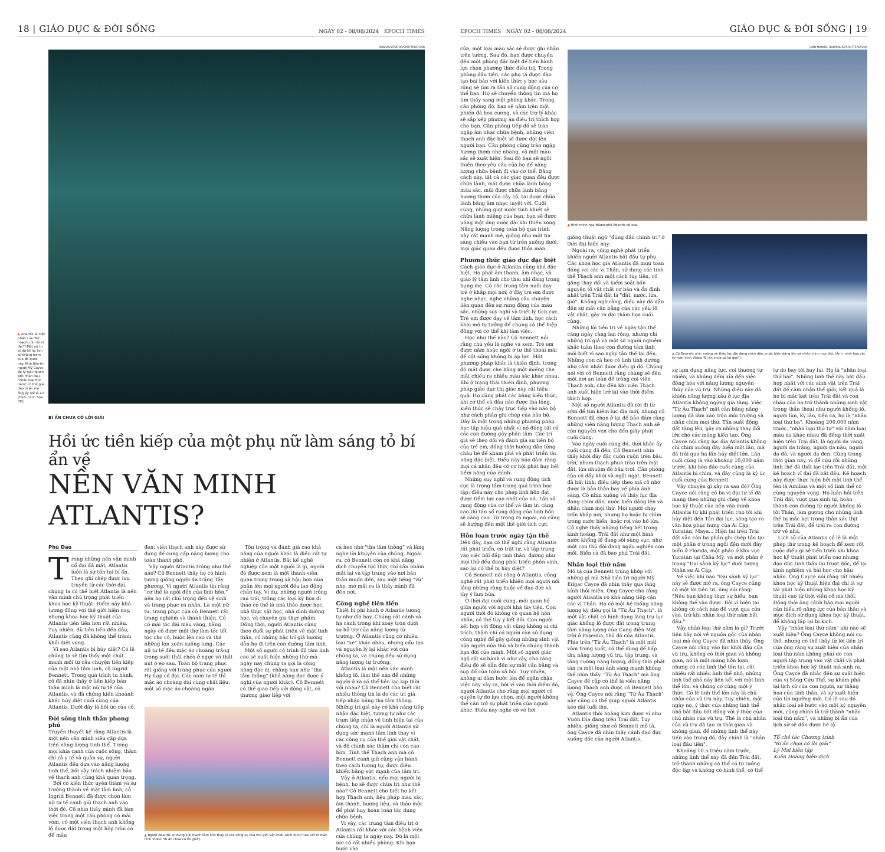18 | GIÁO DỤC & ĐỜI SỐNG NGÀY 02 - 08/08/2024 EPOCH TIMES
▶ Atlantis là một phần của "Kế hoạch cứu rỗi vĩ đại"? Một nữ tư tế đã kể lại lịch sử thăng trầm của đế quốc này. Nhà tiên tri người Mỹ Cayce đã lý giải nguồn gốc nhân loại, "nhân loại thứ năm" có thể giải đáp bí ẩn mà ông ấy nói là ai? (Hình minh họa 3D).
BKKILLUSTRATOR/SHUTTERSTOCK
BÍ ẨN CHƯA CÓ LỜI GIẢI
Hồi ức tiền kiếp của một phụ nữ làm sáng tỏ bí ẩn về
NỀN VĂN MINH ATLANTIS?
Phù Dao
Trong những nền văn minh cổ đại đã mất, Atlantis luôn là sự tồn tại bí ẩn. Theo ghi chép được lưu truyền từ các thời đại, chúng ta có thể biết Atlantis là nền văn minh chú trọng phát triển khoa học kỹ thuật. Điểm này khá tương đồng với thế giới hiện nay, nhưng khoa học kỹ thuật của Atlantis tiên tiến hơn rất nhiều. Tuy nhiên, dù tiên tiến đến đâu, Atlantis cũng đã không thể tránh khỏi diệt vong.
Vì sao Atlantis bị hủy diệt? Có lẽ chúng ta sẽ tìm thấy một chút manh mối từ câu chuyện tiền kiếp của một nhà tâm linh, cô Ingrid Bennett. Trong quá trình tu hành, cô đã nhìn thấy ở tiền kiếp bản thân mình là một nữ tư tế của Atlantis, và đã chứng kiến khoảnh khắc hủy diệt cuối cùng của Atlantis. Dưới đây là hồi ức của cô.
Đời sống tinh thần phong phú
Truyền thuyết kể rằng Atlantis là một nền văn minh siêu cấp dựa trên năng lượng tinh thể. Trong mọi khía cạnh của cuộc sống, thậm chí cả y tế và quân sự, người Atlantis đều dựa vào năng lượng tinh thể, bởi vậy trách nhiệm bảo vệ thạch anh cũng khá quan trọng.
Bởi có kiến thức uyên thâm và sự trưởng thành về mặt tâm linh, cô Ingrid Bennett đã được chọn làm nữ tư tế canh giữ thạch anh vào thời đó. Cô nhìn thấy mình đã làm việc trong một căn phòng có mái vòm, có một viên thạch anh khổng lồ được đặt trong một hộp tròn có để màu
đen; viên thạch anh này được sử dụng để cung cấp năng lượng cho toàn thành phố.
Vậy người Atlantis trông như thế nào? Cô Bennett thấy họ có hình tượng giống người da trắng Tây phương. Vì người Atlantis tin rằng "cơ thể là ngôi đền của linh hồn," nên họ rất chú trọng đến vệ sinh và trang phục cá nhân. Là một nữ tu, trang phục của cô Bennett rất trang nghiêm và thánh thiện. Cô có mái tóc dài màu vàng, hằng ngày cô được một thợ làm tóc tết tóc cho cô, buộc lên cao và thả những lọn xoăn xuống lưng. Các nữ tư tế đều mặc áo choàng trắng trong suốt thắt chéo ở ngực và thắt nút ở eo sau. Toàn bộ trang phục rất giống với trang phục của người Hy Lạp cổ đại. Các nam tư tế thì mặc áo choàng dài cùng chất liệu, một số mặc áo choàng ngắn.
Tôn trọng và đánh giá cao khả năng của người khác là điều rất tự nhiên ở Atlantis. Bất kể nghề nghiệp của một người là gì, người đó được xem là một thành viên quan trọng trong xã hội; hơn nữa phần lớn mọi người đều lao động chân tay. Ví dụ, những người trồng rau trái, trồng các loại kỳ hoa dị thảo có thể là nhà thảo dược học, nhà thực vật học, nhà dinh dưỡng học, và chuyên gia thực phẩm. Đồng thời, người Atlantis cũng theo đuổi sự phát triển về mặt tinh thần, có những bậc trí giả hướng dẫn họ đi trên con đường tâm linh.
Một số người có trình độ tâm linh cao sẽ xuất hiện những thứ mà ngày nay chúng ta gọi là công năng đặc dị, chẳng hạn như "tha tâm thông" (khả năng đọc được ý nghĩ của người khác). Cô Bennett có thể giao tiếp với động vật, cô thường giao tiếp với
▲ Người Atlantis sử dụng sức mạnh tâm linh thay vì các công cụ của thế giới vật chất. (Ảnh minh họa cắt từ màn hình Video "Bí ẩn chưa có lời giải").
cá heo nhờ "tha tâm thông" và lắng nghe lời khuyên của chúng. Ngoài ra, cô Bennett còn có khả năng dịch chuyển tức thời, chỉ cần nhắm mắt lại và tập trung vào nơi bản thân muốn đến, sau một tiếng "vù" nhẹ, mở mắt ra là thấy mình đã đến nơi.
Công nghệ tiên tiến
Thiết bị phi hành ở Atlantis tương tự như đĩa bay. Chúng cất cánh và hạ cánh trong khi xoay tròn dưới sự hỗ trợ của năng lượng từ trường. Ở Atlantis cũng có nhiều loại "xe" khác nhau, nhưng cấu tạo và nguyên lý lại khác với của chúng ta, và chúng đều sử dụng năng lượng từ trường.
Atlantis là một nền văn minh khổng lồ, làm thế nào để những người ở xa có thể liên lạc kịp thời với nhau? Cô Bennett cho biết rất nhiều thông tin là do các trí giả tiếp nhận bằng tha tâm thông. Những trí giả này có khả năng tiếp nhận đặc biệt, tương tự như các trạm tiếp nhận vệ tinh hiện tại của chúng ta, chỉ là người Atlantis sử dụng sức mạnh tâm linh thay vì các công cụ của thế giới vật chất, và độ chính xác thậm chí còn cao hơn. Tinh thể Thạch anh mà cô Bennett canh giữ cũng vận hành theo cách tương tự, được điều khiển bằng sức mạnh của tâm trí.
Vậy ở Atlantis, nếu mọi người bị bệnh, họ sẽ được chữa trị như thế nào? Cô Bennett cho biết họ kết hợp Thạch anh, liệu pháp màu sắc, âm thanh, hương liệu, và thảo mộc để phát huy hoàn toàn tác dụng chữa bệnh.
Vì vậy, các trung tâm điều trị ở Atlantis rất khác với các bệnh viện của chúng ta ngày nay. Đó là một nơi có rất nhiều phòng. Khi bạn bước vào
EPOCH TIMES NGÀY 02 - 08/08/2024 GIÁO DỤC & ĐỜI SỐNG | 19
cửa, một loại màu sắc sẽ được ghi nhận trên tường. Sau đó, bạn được chuyển đến một phòng đặc biệt để tiến hành lựa chọn phương thức điều trị. Trong phòng đầu tiên, các phụ tá được đào tạo bài bản với kiến thức y học sâu rộng sẽ tìm ra tần số rung động của cơ thể bạn. Họ sẽ chuyển thông tin mà họ tìm thấy sang một phòng khác. Trong căn phòng đó, bạn sẽ nằm trên một phiến đá hoa cương, và các trợ lý khác sẽ sắp xếp phương án điều trị thích hợp cho bạn. Căn phòng tiếp đó sẽ tràn ngập âm nhạc chữa bệnh, những viên thạch anh đặc biệt sẽ được đặt lên người bạn. Căn phòng cũng tràn ngập hương thơm nhẹ nhàng, và một màu sắc sẽ xuất hiện. Sau đó bạn sẽ ngồi thiền theo yêu cầu của họ để năng lượng chữa bệnh đi vào cơ thể. Bằng cách này, tất cả các giác quan đều được chữa lành, mắt được chữa lành bằng màu sắc, mũi được chữa lành bằng hương thơm của cây cỏ, tai được chữa lành bằng âm nhạc tuyệt vời. Cuối cùng, những giọt nước tinh khiết sẽ chữa lành miệng của bạn; bạn sẽ được uống một ống nước dài khi thiền xong. Năng lượng trong toàn bộ quá trình này rất mạnh mẽ, giống như một tia sáng chiếu vào bạn từ trên xuống dưới, mọi giác quan đều được thỏa mãn.
Phương thức giáo dục đặc biệt
Cách giáo dục ở Atlantis cũng khá đặc biệt. Họ phát âm thanh, âm nhạc, và giáo lý tâm linh cho thai nhi đang trong bụng mẹ. Có các trung tâm nuôi dạy trẻ ở khắp mọi nơi; ở đây trẻ em được nghe nhạc, nghe những câu chuyện liên quan đến sự rung động của màu sắc, những suy nghĩ và triết lý tích cực. Trẻ em được dạy về tâm linh, học cách khai mở tư tưởng để chúng có thể hiệp đồng với cơ thể khi làm việc.
Học như thế nào? Cô Bennett nói rằng chủ yếu là nghe và xem. Trẻ em được nằm hoặc ngồi ở tư thế thoải mái để cột sống không bị áp lực. Một phương pháp khác là thiền định, trong đó mắt được che bằng một miếng che mắt chiếu ra nhiều màu sắc khác nhau. Khi ở trạng thái thiền định, phương pháp giáo dục thị giác này rất hiệu quả. Họ cũng phát các băng kiến thức, khi cơ thể và đầu não được thả lỏng, kiến thức sẽ chảy trực tiếp vào não bộ như cách phần ghi chép của não bộ. Đây là một trong những phương pháp học tập hiệu quả nhất vì nó đóng tất cả các con đường gây phân tâm. Các trí giả sẽ theo dõi và đánh giá sự tiến bộ của trẻ em, đồng thời hướng dẫn từng cháu bé để khám phá và phát triển tài năng đặc biệt. Điều này bảo đảm rằng mọi cá nhân đều có cơ hội phát huy hết tiềm năng của mình.
Những suy nghĩ và rung động tích cực là trọng tâm trong quá trình học tập; điều này cho phép linh hồn đạt được tiềm lực cao nhất của nó. Tần số rung động của cơ thể và tâm trí càng cao thì tần số rung động của linh hồn sẽ càng cao. Từ trong ra ngoài, nó cũng sẽ hướng đến một thế giới tích cực.
Hỗn loạn trước ngày tận thế
Đến đây, bạn có thể nghĩ rằng Atlantis rất phát triển, có trật tự, và tập trung vào việc bồi đắp tinh thần, đường như mọi thứ đều đang phát triển phồn vinh, sao lại có thể bị hủy diệt?
Cô Bennett nói rằng ở Atlantis, công nghệ rất phát triển khiến mọi người nới lỏng những ràng buộc về đạo đức và tùy ý làm bừa.
Ở thời đại cuối cùng, mối quan hệ giữa người với người khá tùy tiện. Con người thời đó không có quan hệ hôn nhân, có thể tùy ý kết đôi. Con người kết hợp với động vật cũng không ai chỉ trích; thậm chí có người còn sử dụng công nghệ để gây giống những sinh vật nửa người nửa thú và biến chúng thành bạn đời của mình. Một số người giác ngộ rất sợ hành vi như vậy, cho rằng điều đó sẽ dẫn đến sự mất cân bằng và sụp đổ của toàn xã hội. Tuy nhiên, không ai dám bước lên để ngăn chặn việc này xảy ra, bởi vì vào thời điểm đó, người Atlantis cho rằng mọi người có quyền tự do lựa chọn, một người không thể cản trở sự phát triển của người khác. Điều này nghe có vẻ hơi
JUAN MANUEL RODRIGUEZ/SHUTTERSTOCK
▲ Hình minh họa thành phố Atlantis cổ xưa.
giống thuật ngữ "đúng đắn chính trị" ở thời đại hiện nay.
Ngoài ra, công nghệ phát triển khiến người Atlantis bắt đầu tự phụ. Các khoa học gia Atlantis đã mưu toan đóng vai các vị Thần, sử dụng các tinh thể Thạch anh một cách tùy tiện, cố gắng thay đổi và kiểm soát bốn nguyên tố vật chất cơ bản và ổn định nhất trên Trái đất là "đất, nước, lửa, gió". Không ngờ rằng, điều này đã dẫn đến sự mất cân bằng của các yếu tố vật chất, gây ra đại thảm họa cuối cùng.
Những lời tiên tri về ngày tận thế càng ngày càng lan rộng, nhưng chỉ những trí giả và một số người nghiêm khắc tuân theo con đường tâm linh mới biết vì sao ngày tận thế lại đến. Những con cá heo có linh tính dường như cảm nhận được điều gì đó. Chúng nói với cô Bennett rằng chúng sẽ đến một nơi an toàn để trông coi viên Thạch anh, cho đến khi viên Thạch anh xuất hiện trở lại vào thời điểm thích hợp.
Một số người Atlantis đã rời đi từ sớm để tìm kiếm lục địa mới, nhưng cô Bennett đã chọn ở lại để bảo đảm rằng những viên năng lượng Thạch anh sẽ còn nguyên vẹn cho đến giây phút cuối cùng.
Vào ngày cuối cùng đó, thời khắc ấy cuối cùng đã đến. Cô Bennett nhìn thấy khói dày đặc cuồn cuộn trên bầu trời, nham thạch phun trào trên mặt đất, lửa nhuộm đỏ bầu trời. Căn phòng của cô đầy khói và ngột ngạt. Bennett đã bất tỉnh; điều tiếp theo mà cô nhớ được là bản thân bay về phía ánh sáng. Cô nhìn xuống và thấy lục địa đang chìm dần, nước biển dâng lên và nhấn chìm mọi thứ. Mọi người chạy trốn khắp nơi, nhưng họ hoặc bị chìm trong nước biển, hoặc rơi vào hố lửa. Cô nghe thấy những tiếng hét trong kinh hoàng. Trái đất như một bình nước khổng lồ đang sôi sùng sục, như một con thú đói đang ngấu nghiến con mồi. Biển cả đã bao phủ Trái đất.
Nhân loại thứ năm
Mô tả của Bennett trùng khớp với những gì mà Nhà tiên tri người Mỹ Edgar Cayce đã nhìn thấy qua lăng kính thôi miên. Ông Cayce cho rằng người Atlantis có khả năng tiếp cận các vị Thần. Họ có một hệ thống năng lượng kỳ diệu gọi là "Từ Âu Thạch", là một vật chất có hình dạng lăng trụ lục giác khổng lồ được đặt trong trung tâm năng lượng của Cung điện Mặt trời ở Poseidia, thủ đô của Atlantis. Phía trên "Từ Âu Thạch" là một mái vòm trong suốt, có thể dùng để hấp thụ năng lượng vũ trụ, tập trung, và tăng cường năng lượng, đồng thời phát tán ra một loại ánh sáng mạnh không thể nhìn thấy. "Từ Âu Thạch" mà ông Cayce đề cập có thể là viên năng lượng Thạch anh được cô Bennett bảo vệ. Ông Cayce nói rằng "Từ Âu Thạch" này cũng có thể giúp người Atlantis kéo dài tuổi thọ.
Atlantis thời hoàng kim được ví như Vườn Địa đàng trên Trái đất. Tuy nhiên, giống như cô Bennett mô tả, ông Cayce đã nhìn thấy cảnh đạo đức xuống dốc của người Atlantis,
▲ Cô Bennett nhìn xuống và thấy lục địa đang chìm dần, nước biển dâng lên và nhấn chìm mọi thứ. (Ảnh minh họa cắt từ màn hình Video "Bí ẩn chưa có lời giải").
sự lạm dụng năng lực, coi thường tự nhiên, và không đếm xỉa đến việc đồng hóa với năng lượng nguyên thủy của vũ trụ. Những điều này đã khiến năng lượng xấu ở lục địa Atlantis không ngừng gia tăng. Việc "Từ Âu Thạch" mất cân bằng năng lượng đã làm xáo trộn môi trường và nhấn chìm mọi thứ. Tần suất động đất tăng lên, gây ra những thay đổi lớn cho các mảng kiến tạo. Ông Cayce nói rằng lục địa Atlantis không chỉ chìm xuống đáy biển một lần, mà đã trải qua ba lần hủy diệt lớn. Lần cuối cùng là vào khoảng 10,000 năm trước, khi hòn đảo cuối cùng của Atlantis bị chìm, và đây cũng là kỷ úc cuối cùng của Bennett.
Vậy chuyện gì xảy ra sau đó? Ông Cayce nói rằng có ba vị đại tư tế đã mang theo những ghi chép về khoa học kỹ thuật của nền văn minh Atlantis từ khi phát triển cho tới khi hủy diệt đến Tân đại lục, sáng tạo ra văn hóa phục hưng của Ai Cập, Yucatán, Maya... Hiện tại trên Trái đất vẫn còn ba phần ghi chép tồn tại: một phần ở trong ngôi đền dưới đáy biển ở Florida, một phần ở khu vực Yucatán tại Châu Mỹ, và một phần ở trong "Đại sảnh kỷ lục" dưới tượng Nhân sư Ai Cập.
Về việc khi nào "Đại sảnh kỷ lục" này sẽ được mở ra, ông Cayce cũng có một lời tiên tri, ông nói rằng: "Nếu bạn không thực sự hiểu, bạn không thể vào được. Bởi vì hiện tại không có cách nào để vượt qua cửa vào, trừ khi nhân loại thứ năm bắt đầu."
Vậy nhân loại thứ năm là gì? Trước tiên hãy nói về nguồn gốc của nhân loại mà ông Cayce đã nhìn thấy. Ông Cayce nói rằng vào lúc khởi đầu của vũ trụ, không có thời gian và không gian, nó là một mảng hỗn loạn, nhưng có các linh thể tồn tại, rất nhiều rất nhiều linh thể nhỏ, những linh thể nhỏ này liên kết với một linh thể lớn, và chúng có cùng một ý thức. Có lẽ linh thể lớn này là chủ nhân của vũ trụ này. Tuy nhiên, một ngày nọ, ý thức của những linh thể nhỏ bắt đầu bất đồng với ý thức của chủ nhân của vũ trụ. Thế là chủ nhân của vũ trụ đã tạo ra thời gian và không gian, để những linh thể này tiến vào trong đó, đây chính là "nhân loại đầu tiên".
Khoảng 10.5 triệu năm trước, những linh thể này đã đến Trái đất, trở thành những cá thể có tư tưởng độc lập và không có hình thể, có thể
tự do bay tới bay lui. Họ là "nhân loại thứ hai". Những linh thể này bắt đầu hợp nhất với các sinh vật trên Trái đất để cảm nhận thế giới; kết quả là họ bị mắc kẹt trên Trái đất và con cháu của họ trở thành những sinh vật trong thần thoại như người khổng lồ, người lùn, kỳ lân, tiên cá, họ là "nhân loại thứ ba". Khoảng 200,000 năm trước, "nhân loại thứ tư" với năm loại màu da khác nhau đã đồng thời xuất hiện trên Trái đất, là người da vàng, người da trắng, người da nâu, người da đỏ, và người da đen. Cũng trong thời gian này, vì để cứu rỗi những linh thể đã thất lạc trên Trái đất, một kế hoạch vĩ đại đã bắt đầu. Kế hoạch này được thực hiện bởi một linh thể tên là Amilius và một số linh thể có cùng nguyện vọng. Họ luân hồi trên Trái đất, vượt qua sinh tử, hoàn thành con đường từ người khổng lồ tới Thần, làm gương cho những linh thể bị mắc kẹt trong thân xác thịt trên Trái đất, để trải ra con đường trở về nhà.
Lịch sử của Atlantis có lẽ là một phép thử trong kế hoạch để xem rốt cuộc điều gì sẽ tiến triển khi khoa học kỹ thuật phát triển cao nhưng đạo đức tinh thần lại trượt dốc, để lại kinh nghiệm và bài học cho hậu nhân. Ông Cayce nói rằng rất nhiều khoa học kỹ thuật hiện đại chỉ là sự tái phát hiện những khoa học kỹ thuật cao từ thời viễn cổ mà thôi. Đồng thời ông cảnh báo mọi người cần hiểu rõ năng lực của bản thân và mục đích sử dụng khoa học kỹ thuật, để không lặp lại bi kịch.
Vậy "nhân loại thứ năm" khi nào sẽ xuất hiện? Ông Cayce không nói cụ thể, nhưng có thể thấy từ lời tiên tri của ông rằng sự xuất hiện của nhân loại thứ năm không phải do con người tập trung vào vật chất và phát triển khoa học kỹ thuật mà sinh ra. Ông Cayce đã nhắc đến sự xuất hiện của vị Sáng Cứu Thế, sự khám phá lại lịch sử của con người, sự thăng hoa của tinh thần, và sự xuất hiện của tín ngưỡng mới. Có lẽ sau đó nhân loại sẽ bước vào một kỷ nguyên mới, cũng chính là trở thành "nhân loại thứ năm", và những bí ẩn của lịch sử sẽ dần được hé lộ.
Tổ chế tác Chương trình
"Bí ẩn chưa có lời giải"
Lý Mai biên tập
Xuân Hoàng biên dịch